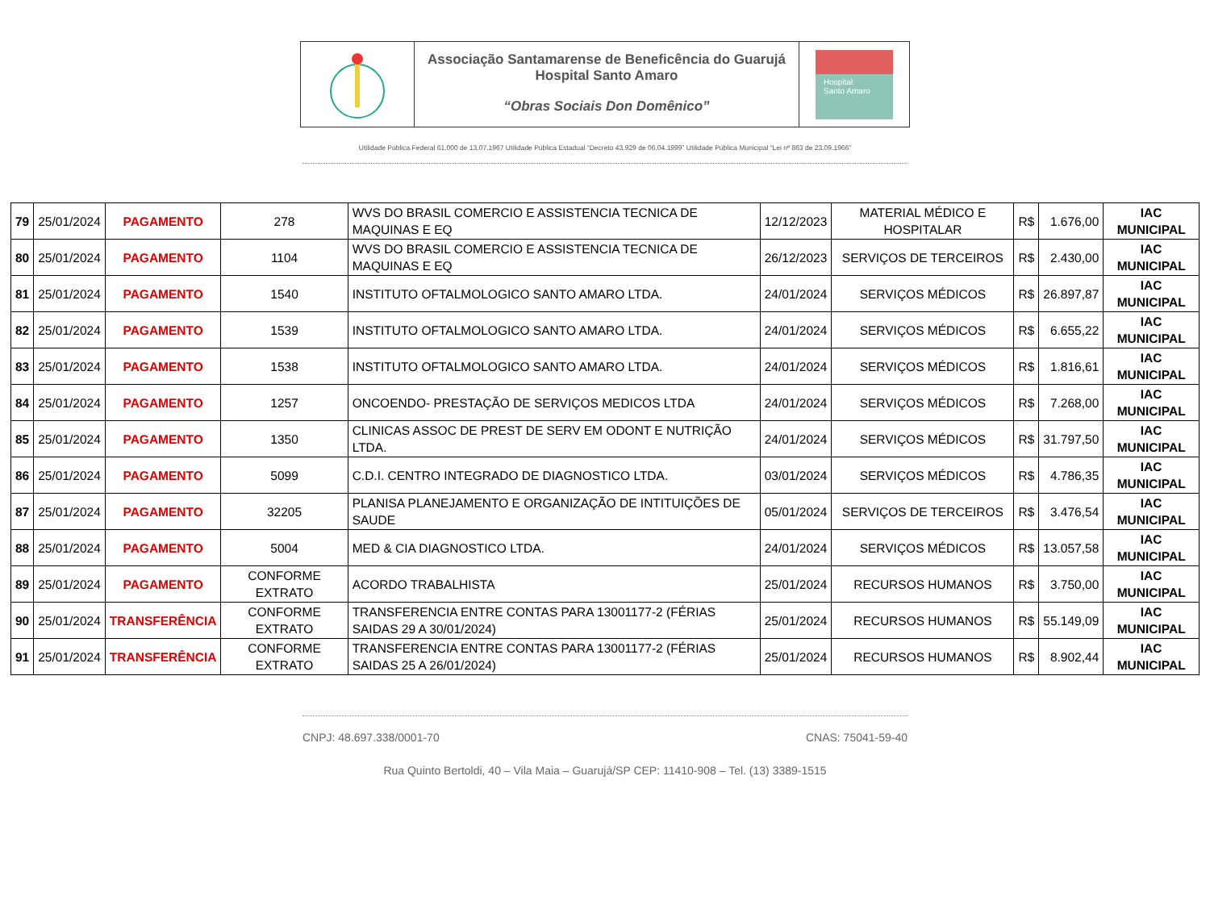Associação Santamarense de Beneficência do Guarujá
Hospital Santo Amaro
“Obras Sociais Don Domênico”
Hospital
Santo Amaro
Utilidade Pública Federal 61.000 de 13.07.1967 Utilidade Pública Estadual “Decreto 43.929 de 06.04.1999” Utilidade Pública Municipal “Lei nº 863 de 23.09.1966”
| 79 | 25/01/2024 | PAGAMENTO | 278 | WVS DO BRASIL COMERCIO E ASSISTENCIA TECNICA DE MAQUINAS E EQ | 12/12/2023 | MATERIAL MÉDICO E HOSPITALAR | R$ | 1.676,00 | IAC MUNICIPAL |
| 80 | 25/01/2024 | PAGAMENTO | 1104 | WVS DO BRASIL COMERCIO E ASSISTENCIA TECNICA DE MAQUINAS E EQ | 26/12/2023 | SERVIÇOS DE TERCEIROS | R$ | 2.430,00 | IAC MUNICIPAL |
| 81 | 25/01/2024 | PAGAMENTO | 1540 | INSTITUTO OFTALMOLOGICO SANTO AMARO LTDA. | 24/01/2024 | SERVIÇOS MÉDICOS | R$ | 26.897,87 | IAC MUNICIPAL |
| 82 | 25/01/2024 | PAGAMENTO | 1539 | INSTITUTO OFTALMOLOGICO SANTO AMARO LTDA. | 24/01/2024 | SERVIÇOS MÉDICOS | R$ | 6.655,22 | IAC MUNICIPAL |
| 83 | 25/01/2024 | PAGAMENTO | 1538 | INSTITUTO OFTALMOLOGICO SANTO AMARO LTDA. | 24/01/2024 | SERVIÇOS MÉDICOS | R$ | 1.816,61 | IAC MUNICIPAL |
| 84 | 25/01/2024 | PAGAMENTO | 1257 | ONCOENDO- PRESTAÇÃO DE SERVIÇOS MEDICOS LTDA | 24/01/2024 | SERVIÇOS MÉDICOS | R$ | 7.268,00 | IAC MUNICIPAL |
| 85 | 25/01/2024 | PAGAMENTO | 1350 | CLINICAS ASSOC DE PREST DE SERV EM ODONT E NUTRIÇÃO LTDA. | 24/01/2024 | SERVIÇOS MÉDICOS | R$ | 31.797,50 | IAC MUNICIPAL |
| 86 | 25/01/2024 | PAGAMENTO | 5099 | C.D.I. CENTRO INTEGRADO DE DIAGNOSTICO LTDA. | 03/01/2024 | SERVIÇOS MÉDICOS | R$ | 4.786,35 | IAC MUNICIPAL |
| 87 | 25/01/2024 | PAGAMENTO | 32205 | PLANISA PLANEJAMENTO E ORGANIZAÇÃO DE INTITUIÇÕES DE SAUDE | 05/01/2024 | SERVIÇOS DE TERCEIROS | R$ | 3.476,54 | IAC MUNICIPAL |
| 88 | 25/01/2024 | PAGAMENTO | 5004 | MED & CIA DIAGNOSTICO LTDA. | 24/01/2024 | SERVIÇOS MÉDICOS | R$ | 13.057,58 | IAC MUNICIPAL |
| 89 | 25/01/2024 | PAGAMENTO | CONFORME EXTRATO | ACORDO TRABALHISTA | 25/01/2024 | RECURSOS HUMANOS | R$ | 3.750,00 | IAC MUNICIPAL |
| 90 | 25/01/2024 | TRANSFERÊNCIA | CONFORME EXTRATO | TRANSFERENCIA ENTRE CONTAS PARA 13001177-2 (FÉRIAS SAIDAS 29 A 30/01/2024) | 25/01/2024 | RECURSOS HUMANOS | R$ | 55.149,09 | IAC MUNICIPAL |
| 91 | 25/01/2024 | TRANSFERÊNCIA | CONFORME EXTRATO | TRANSFERENCIA ENTRE CONTAS PARA 13001177-2 (FÉRIAS SAIDAS 25 A 26/01/2024) | 25/01/2024 | RECURSOS HUMANOS | R$ | 8.902,44 | IAC MUNICIPAL |
CNPJ: 48.697.338/0001-70 CNAS: 75041-59-40
Rua Quinto Bertoldi, 40 – Vila Maia – Guarujá/SP CEP: 11410-908 – Tel. (13) 3389-1515